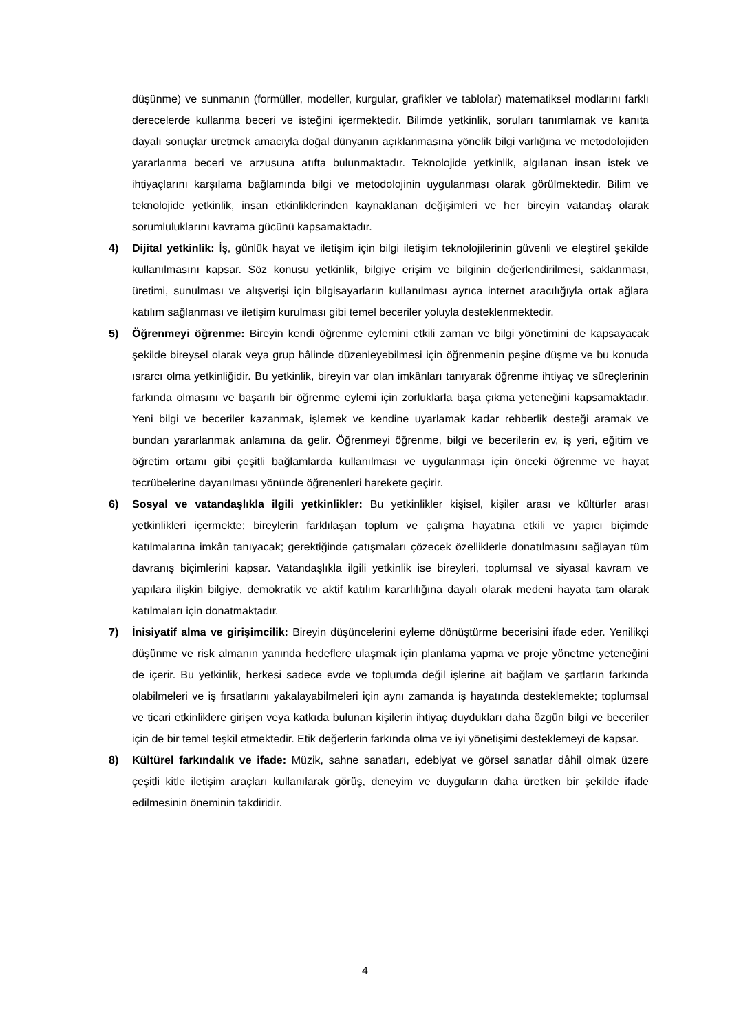düşünme) ve sunmanın (formüller, modeller, kurgular, grafikler ve tablolar) matematiksel modlarını farklı derecelerde kullanma beceri ve isteğini içermektedir. Bilimde yetkinlik, soruları tanımlamak ve kanıta dayalı sonuçlar üretmek amacıyla doğal dünyanın açıklanmasına yönelik bilgi varlığına ve metodolojiden yararlanma beceri ve arzusuna atıfta bulunmaktadır. Teknolojide yetkinlik, algılanan insan istek ve ihtiyaçlarını karşılama bağlamında bilgi ve metodolojinin uygulanması olarak görülmektedir. Bilim ve teknolojide yetkinlik, insan etkinliklerinden kaynaklanan değişimleri ve her bireyin vatandaş olarak sorumluluklarını kavrama gücünü kapsamaktadır.
4) Dijital yetkinlik: İş, günlük hayat ve iletişim için bilgi iletişim teknolojilerinin güvenli ve eleştirel şekilde kullanılmasını kapsar. Söz konusu yetkinlik, bilgiye erişim ve bilginin değerlendirilmesi, saklanması, üretimi, sunulması ve alışverişi için bilgisayarların kullanılması ayrıca internet aracılığıyla ortak ağlara katılım sağlanması ve iletişim kurulması gibi temel beceriler yoluyla desteklenmektedir.
5) Öğrenmeyi öğrenme: Bireyin kendi öğrenme eylemini etkili zaman ve bilgi yönetimini de kapsayacak şekilde bireysel olarak veya grup hâlinde düzenleyebilmesi için öğrenmenin peşine düşme ve bu konuda ısrarcı olma yetkinliğidir. Bu yetkinlik, bireyin var olan imkânları tanıyarak öğrenme ihtiyaç ve süreçlerinin farkında olmasını ve başarılı bir öğrenme eylemi için zorluklarla başa çıkma yeteneğini kapsamaktadır. Yeni bilgi ve beceriler kazanmak, işlemek ve kendine uyarlamak kadar rehberlik desteği aramak ve bundan yararlanmak anlamına da gelir. Öğrenmeyi öğrenme, bilgi ve becerilerin ev, iş yeri, eğitim ve öğretim ortamı gibi çeşitli bağlamlarda kullanılması ve uygulanması için önceki öğrenme ve hayat tecrübelerine dayanılması yönünde öğrenenleri harekete geçirir.
6) Sosyal ve vatandaşlıkla ilgili yetkinlikler: Bu yetkinlikler kişisel, kişiler arası ve kültürler arası yetkinlikleri içermekte; bireylerin farklılaşan toplum ve çalışma hayatına etkili ve yapıcı biçimde katılmalarına imkân tanıyacak; gerektiğinde çatışmaları çözecek özelliklerle donatılmasını sağlayan tüm davranış biçimlerini kapsar. Vatandaşlıkla ilgili yetkinlik ise bireyleri, toplumsal ve siyasal kavram ve yapılara ilişkin bilgiye, demokratik ve aktif katılım kararlılığına dayalı olarak medeni hayata tam olarak katılmaları için donatmaktadır.
7) İnisiyatif alma ve girişimcilik: Bireyin düşüncelerini eyleme dönüştürme becerisini ifade eder. Yenilikçi düşünme ve risk almanın yanında hedeflere ulaşmak için planlama yapma ve proje yönetme yeteneğini de içerir. Bu yetkinlik, herkesi sadece evde ve toplumda değil işlerine ait bağlam ve şartların farkında olabilmeleri ve iş fırsatlarını yakalayabilmeleri için aynı zamanda iş hayatında desteklemekte; toplumsal ve ticari etkinliklere girişen veya katkıda bulunan kişilerin ihtiyaç duydukları daha özgün bilgi ve beceriler için de bir temel teşkil etmektedir. Etik değerlerin farkında olma ve iyi yönetişimi desteklemeyi de kapsar.
8) Kültürel farkındalık ve ifade: Müzik, sahne sanatları, edebiyat ve görsel sanatlar dâhil olmak üzere çeşitli kitle iletişim araçları kullanılarak görüş, deneyim ve duyguların daha üretken bir şekilde ifade edilmesinin öneminin takdiridir.
4